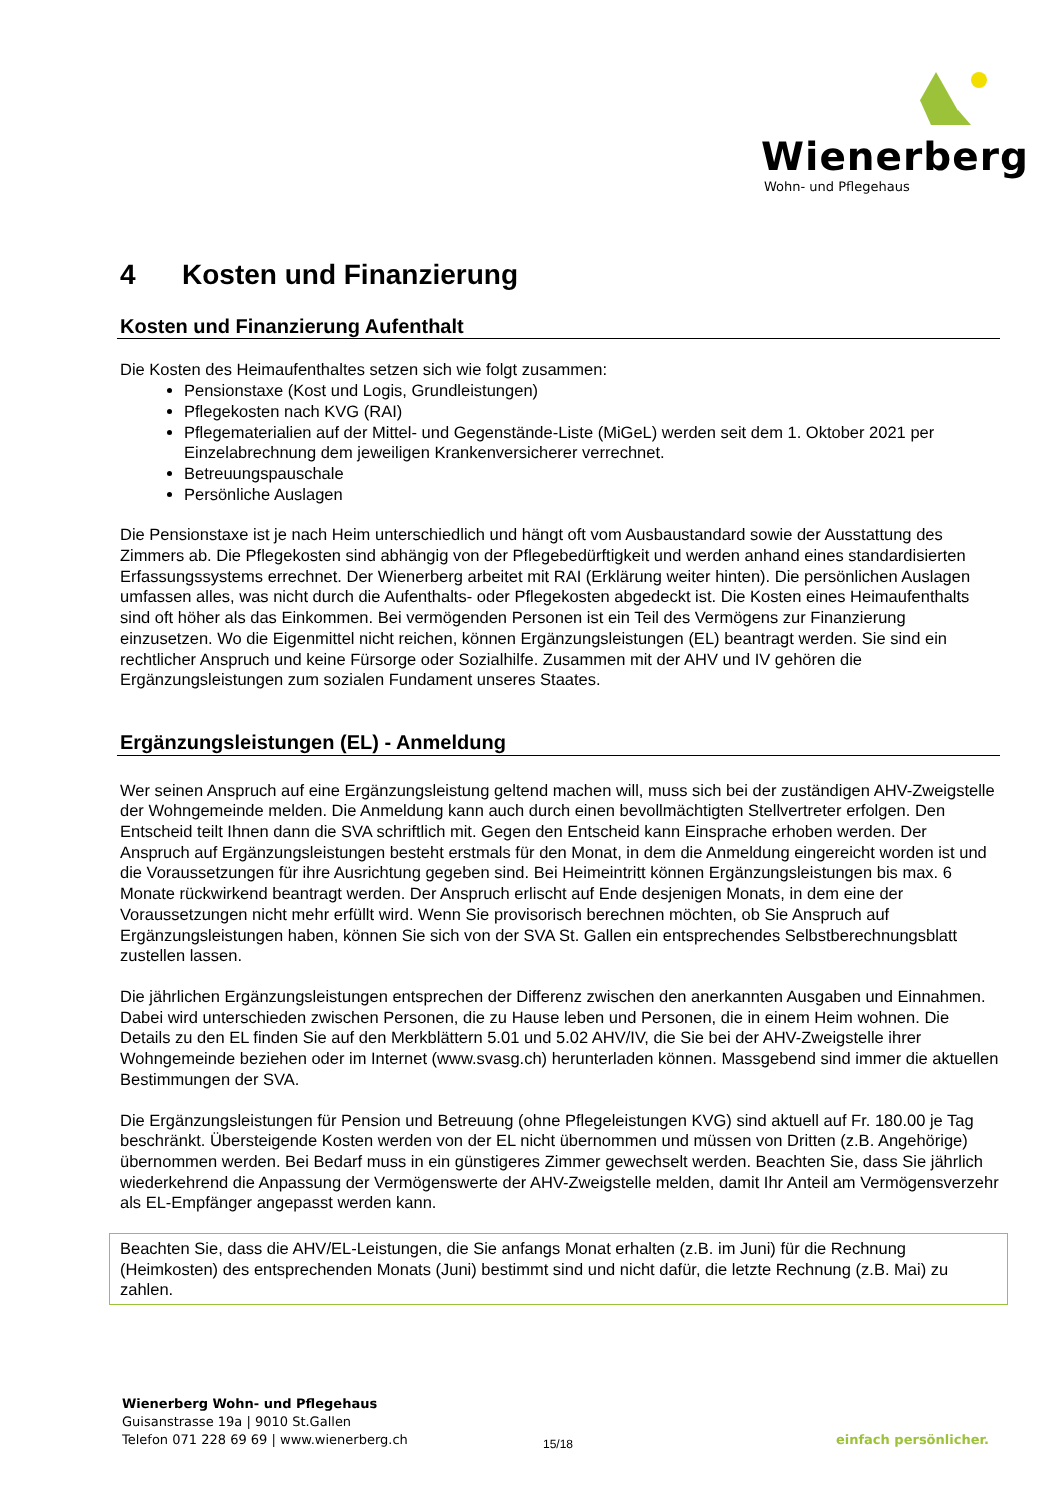Wienerberg
Wohn- und Pflegehaus
4 Kosten und Finanzierung
Kosten und Finanzierung Aufenthalt
Die Kosten des Heimaufenthaltes setzen sich wie folgt zusammen:
Pensionstaxe (Kost und Logis, Grundleistungen)
Pflegekosten nach KVG (RAI)
Pflegematerialien auf der Mittel- und Gegenstände-Liste (MiGeL) werden seit dem 1. Oktober 2021 per Einzelabrechnung dem jeweiligen Krankenversicherer verrechnet.
Betreuungspauschale
Persönliche Auslagen
Die Pensionstaxe ist je nach Heim unterschiedlich und hängt oft vom Ausbaustandard sowie der Ausstattung des Zimmers ab. Die Pflegekosten sind abhängig von der Pflegebedürftigkeit und werden anhand eines standardisierten Erfassungssystems errechnet. Der Wienerberg arbeitet mit RAI (Erklärung weiter hinten). Die persönlichen Auslagen umfassen alles, was nicht durch die Aufenthalts- oder Pflegekosten abgedeckt ist. Die Kosten eines Heimaufenthalts sind oft höher als das Einkommen. Bei vermögenden Personen ist ein Teil des Vermögens zur Finanzierung einzusetzen. Wo die Eigenmittel nicht reichen, können Ergänzungsleistungen (EL) beantragt werden. Sie sind ein rechtlicher Anspruch und keine Fürsorge oder Sozialhilfe. Zusammen mit der AHV und IV gehören die Ergänzungsleistungen zum sozialen Fundament unseres Staates.
Ergänzungsleistungen (EL) - Anmeldung
Wer seinen Anspruch auf eine Ergänzungsleistung geltend machen will, muss sich bei der zuständigen AHV-Zweigstelle der Wohngemeinde melden. Die Anmeldung kann auch durch einen bevollmächtigten Stellvertreter erfolgen. Den Entscheid teilt Ihnen dann die SVA schriftlich mit. Gegen den Entscheid kann Einsprache erhoben werden. Der Anspruch auf Ergänzungsleistungen besteht erstmals für den Monat, in dem die Anmeldung eingereicht worden ist und die Voraussetzungen für ihre Ausrichtung gegeben sind. Bei Heimeintritt können Ergänzungsleistungen bis max. 6 Monate rückwirkend beantragt werden. Der Anspruch erlischt auf Ende desjenigen Monats, in dem eine der Voraussetzungen nicht mehr erfüllt wird. Wenn Sie provisorisch berechnen möchten, ob Sie Anspruch auf Ergänzungsleistungen haben, können Sie sich von der SVA St. Gallen ein entsprechendes Selbstberechnungsblatt zustellen lassen.
Die jährlichen Ergänzungsleistungen entsprechen der Differenz zwischen den anerkannten Ausgaben und Einnahmen. Dabei wird unterschieden zwischen Personen, die zu Hause leben und Personen, die in einem Heim wohnen. Die Details zu den EL finden Sie auf den Merkblättern 5.01 und 5.02 AHV/IV, die Sie bei der AHV-Zweigstelle ihrer Wohngemeinde beziehen oder im Internet (www.svasg.ch) herunterladen können. Massgebend sind immer die aktuellen Bestimmungen der SVA.
Die Ergänzungsleistungen für Pension und Betreuung (ohne Pflegeleistungen KVG) sind aktuell auf Fr. 180.00 je Tag beschränkt. Übersteigende Kosten werden von der EL nicht übernommen und müssen von Dritten (z.B. Angehörige) übernommen werden. Bei Bedarf muss in ein günstigeres Zimmer gewechselt werden. Beachten Sie, dass Sie jährlich wiederkehrend die Anpassung der Vermögenswerte der AHV-Zweigstelle melden, damit Ihr Anteil am Vermögensverzehr als EL-Empfänger angepasst werden kann.
Beachten Sie, dass die AHV/EL-Leistungen, die Sie anfangs Monat erhalten (z.B. im Juni) für die Rechnung (Heimkosten) des entsprechenden Monats (Juni) bestimmt sind und nicht dafür, die letzte Rechnung (z.B. Mai) zu zahlen.
Wienerberg Wohn- und Pflegehaus
Guisanstrasse 19a | 9010 St.Gallen
Telefon 071 228 69 69 | www.wienerberg.ch
15/18 einfach persönlicher.